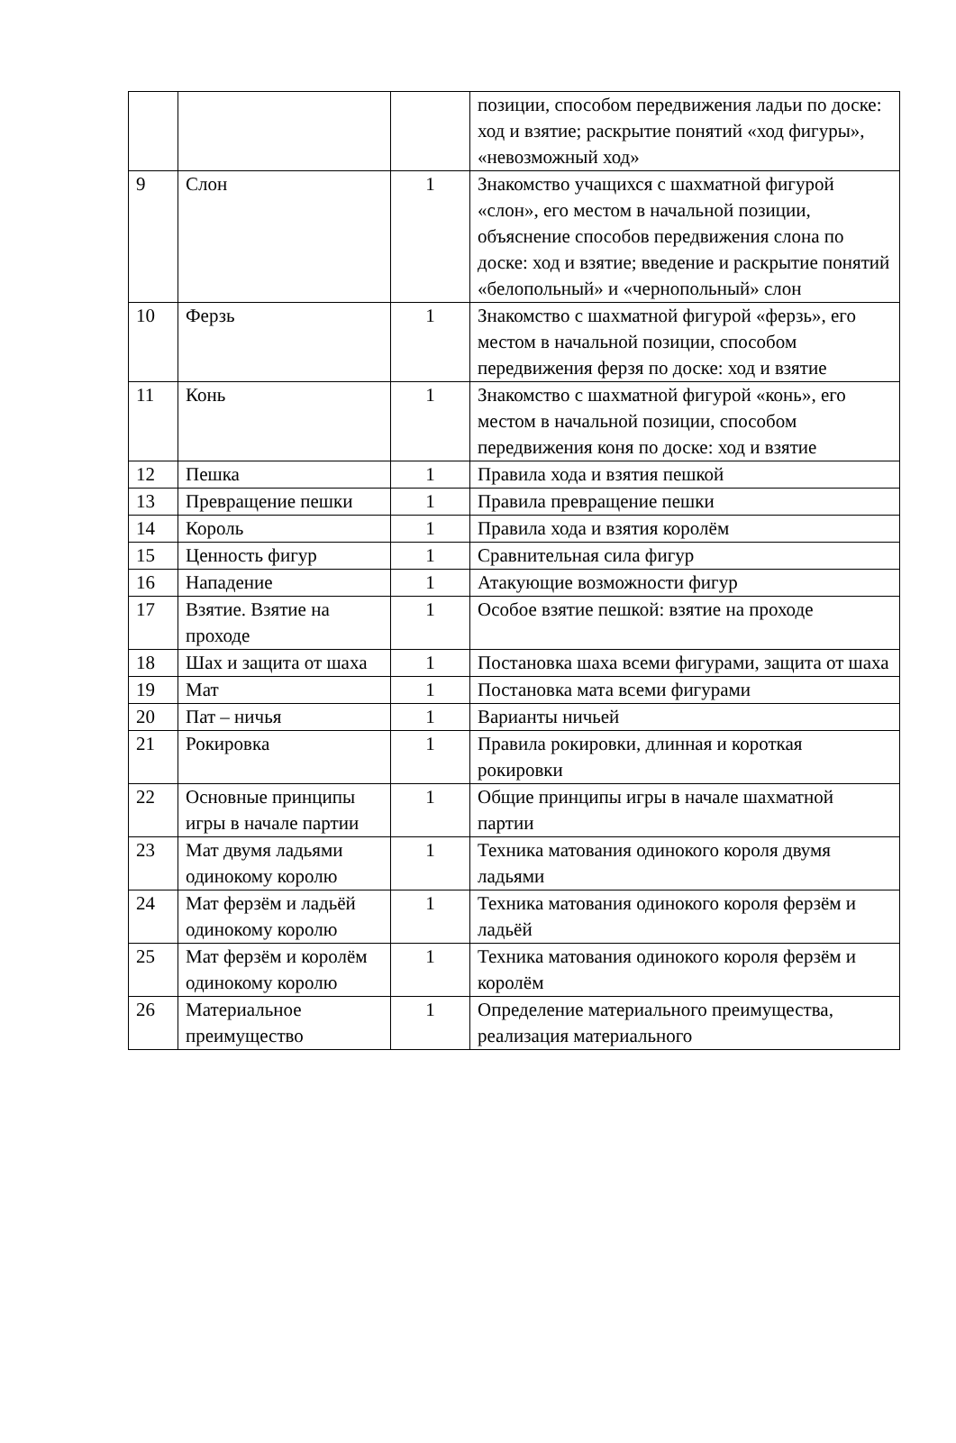| | | | позиции, способом передвижения ладьи по доске: ход и взятие; раскрытие понятий «ход фигуры», «невозможный ход» |
| 9 | Слон | 1 | Знакомство учащихся с шахматной фигурой «слон», его местом в начальной позиции, объяснение способов передвижения слона по доске: ход и взятие; введение и раскрытие понятий «белопольный» и «чернопольный» слон |
| 10 | Ферзь | 1 | Знакомство с шахматной фигурой «ферзь», его местом в начальной позиции, способом передвижения ферзя по доске: ход и взятие |
| 11 | Конь | 1 | Знакомство с шахматной фигурой «конь», его местом в начальной позиции, способом передвижения коня по доске: ход и взятие |
| 12 | Пешка | 1 | Правила хода и взятия пешкой |
| 13 | Превращение пешки | 1 | Правила превращение пешки |
| 14 | Король | 1 | Правила хода и взятия королём |
| 15 | Ценность фигур | 1 | Сравнительная сила фигур |
| 16 | Нападение | 1 | Атакующие возможности фигур |
| 17 | Взятие. Взятие на проходе | 1 | Особое взятие пешкой: взятие на проходе |
| 18 | Шах и защита от шаха | 1 | Постановка шаха всеми фигурами, защита от шаха |
| 19 | Мат | 1 | Постановка мата всеми фигурами |
| 20 | Пат – ничья | 1 | Варианты ничьей |
| 21 | Рокировка | 1 | Правила рокировки, длинная и короткая рокировки |
| 22 | Основные принципы игры в начале партии | 1 | Общие принципы игры в начале шахматной партии |
| 23 | Мат двумя ладьями одинокому королю | 1 | Техника матования одинокого короля двумя ладьями |
| 24 | Мат ферзём и ладьёй одинокому королю | 1 | Техника матования одинокого короля ферзём и ладьёй |
| 25 | Мат ферзём и королём одинокому королю | 1 | Техника матования одинокого короля ферзём и королём |
| 26 | Материальное преимущество | 1 | Определение материального преимущества, реализация материального |